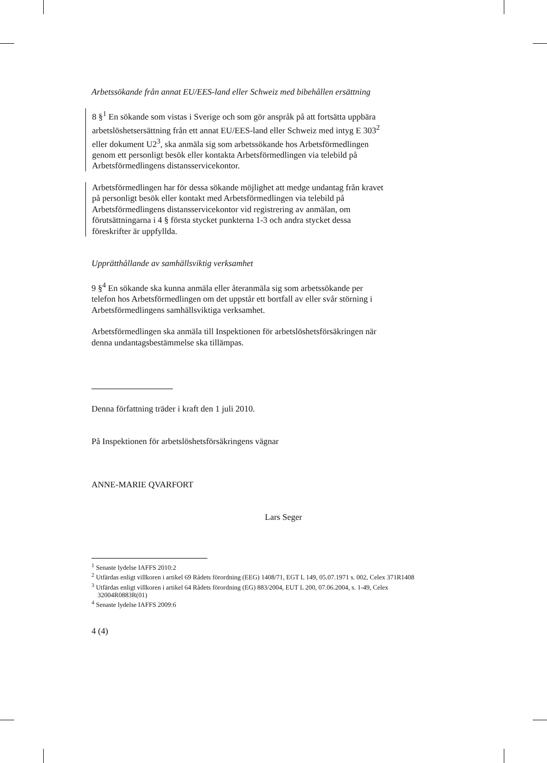Arbetssökande från annat EU/EES-land eller Schweiz med bibehållen ersättning
8 §<sup>1</sup> En sökande som vistas i Sverige och som gör anspråk på att fortsätta uppbära arbetslöshetsersättning från ett annat EU/EES-land eller Schweiz med intyg E 303<sup>2</sup> eller dokument U2<sup>3</sup>, ska anmäla sig som arbetssökande hos Arbetsförmedlingen genom ett personligt besök eller kontakta Arbetsförmedlingen via telebild på Arbetsförmedlingens distansservicekontor.
Arbetsförmedlingen har för dessa sökande möjlighet att medge undantag från kravet på personligt besök eller kontakt med Arbetsförmedlingen via telebild på Arbetsförmedlingens distansservicekontor vid registrering av anmälan, om förutsättningarna i 4 § första stycket punkterna 1-3 och andra stycket dessa föreskrifter är uppfyllda.
Upprätthållande av samhällsviktig verksamhet
9 §<sup>4</sup> En sökande ska kunna anmäla eller återanmäla sig som arbetssökande per telefon hos Arbetsförmedlingen om det uppstår ett bortfall av eller svår störning i Arbetsförmedlingens samhällsviktiga verksamhet.
Arbetsförmedlingen ska anmäla till Inspektionen för arbetslöshetsförsäkringen när denna undantagsbestämmelse ska tillämpas.
Denna författning träder i kraft den 1 juli 2010.
På Inspektionen för arbetslöshetsförsäkringens vägnar
ANNE-MARIE QVARFORT
Lars Seger
<sup>1</sup> Senaste lydelse IAFFS 2010:2
<sup>2</sup> Utfärdas enligt villkoren i artikel 69 Rådets förordning (EEG) 1408/71, EGT L 149, 05.07.1971 s. 002, Celex 371R1408
<sup>3</sup> Utfärdas enligt villkoren i artikel 64 Rådets förordning (EG) 883/2004, EUT L 200, 07.06.2004, s. 1-49, Celex 32004R0883R(01)
<sup>4</sup> Senaste lydelse IAFFS 2009:6
4 (4)